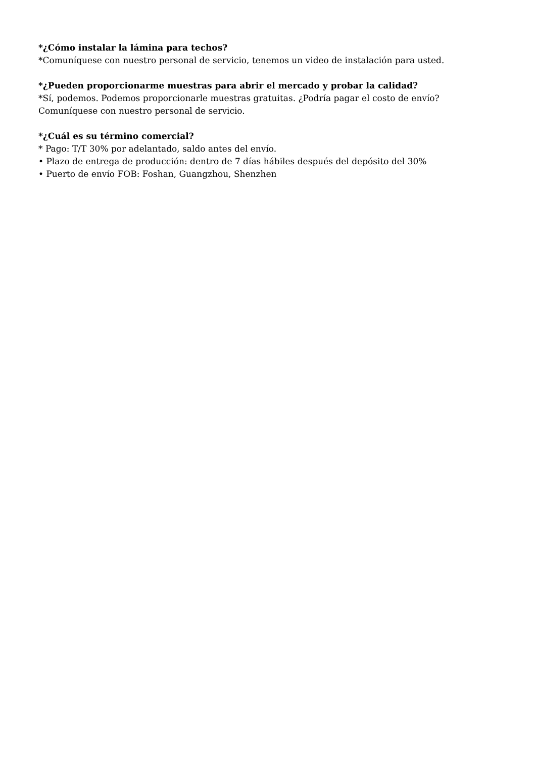*¿Cómo instalar la lámina para techos?
*Comuníquese con nuestro personal de servicio, tenemos un video de instalación para usted.
*¿Pueden proporcionarme muestras para abrir el mercado y probar la calidad?
*Sí, podemos. Podemos proporcionarle muestras gratuitas. ¿Podría pagar el costo de envío? Comuníquese con nuestro personal de servicio.
*¿Cuál es su término comercial?
* Pago: T/T 30% por adelantado, saldo antes del envío.
• Plazo de entrega de producción: dentro de 7 días hábiles después del depósito del 30%
• Puerto de envío FOB: Foshan, Guangzhou, Shenzhen